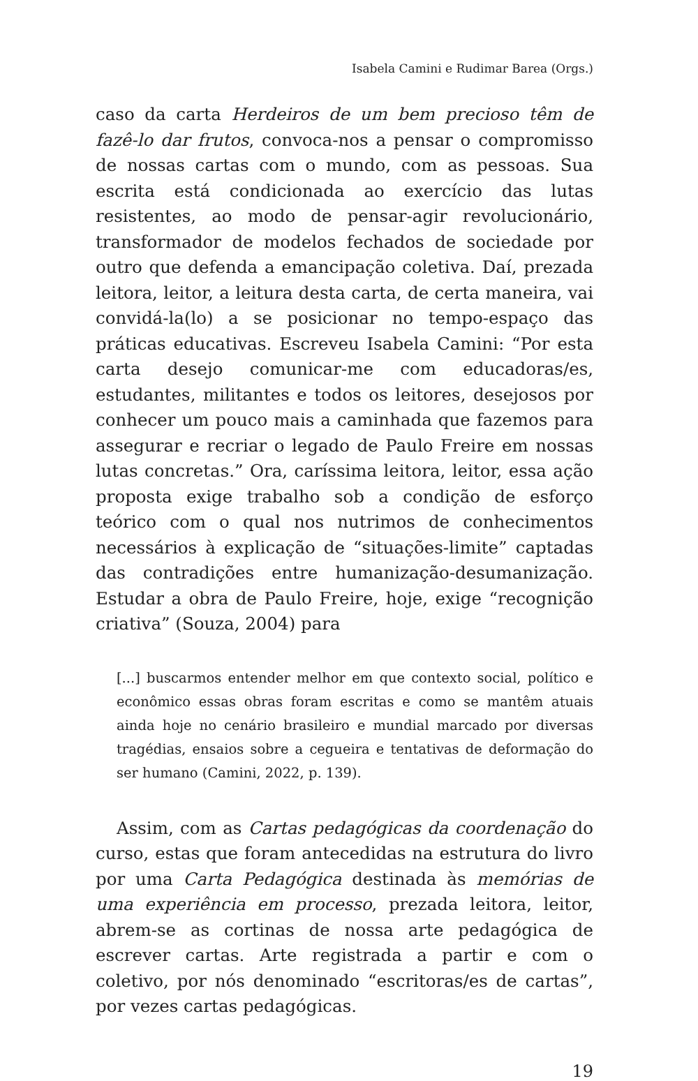Isabela Camini e Rudimar Barea (Orgs.)
caso da carta Herdeiros de um bem precioso têm de fazê-lo dar frutos, convoca-nos a pensar o compromisso de nossas cartas com o mundo, com as pessoas. Sua escrita está condicionada ao exercício das lutas resistentes, ao modo de pensar-agir revolucionário, transformador de modelos fechados de sociedade por outro que defenda a emancipação coletiva. Daí, prezada leitora, leitor, a leitura desta carta, de certa maneira, vai convidá-la(lo) a se posicionar no tempo-espaço das práticas educativas. Escreveu Isabela Camini: “Por esta carta desejo comunicar-me com educadoras/es, estudantes, militantes e todos os leitores, desejosos por conhecer um pouco mais a caminhada que fazemos para assegurar e recriar o legado de Paulo Freire em nossas lutas concretas.” Ora, caríssima leitora, leitor, essa ação proposta exige trabalho sob a condição de esforço teórico com o qual nos nutrimos de conhecimentos necessários à explicação de “situações-limite” captadas das contradições entre humanização-desumanização. Estudar a obra de Paulo Freire, hoje, exige “recognição criativa” (Souza, 2004) para
[...] buscarmos entender melhor em que contexto social, político e econômico essas obras foram escritas e como se mantêm atuais ainda hoje no cenário brasileiro e mundial marcado por diversas tragédias, ensaios sobre a cegueira e tentativas de deformação do ser humano (Camini, 2022, p. 139).
Assim, com as Cartas pedagógicas da coordenação do curso, estas que foram antecedidas na estrutura do livro por uma Carta Pedagógica destinada às memórias de uma experiência em processo, prezada leitora, leitor, abrem-se as cortinas de nossa arte pedagógica de escrever cartas. Arte registrada a partir e com o coletivo, por nós denominado “escritoras/es de cartas”, por vezes cartas pedagógicas.
19